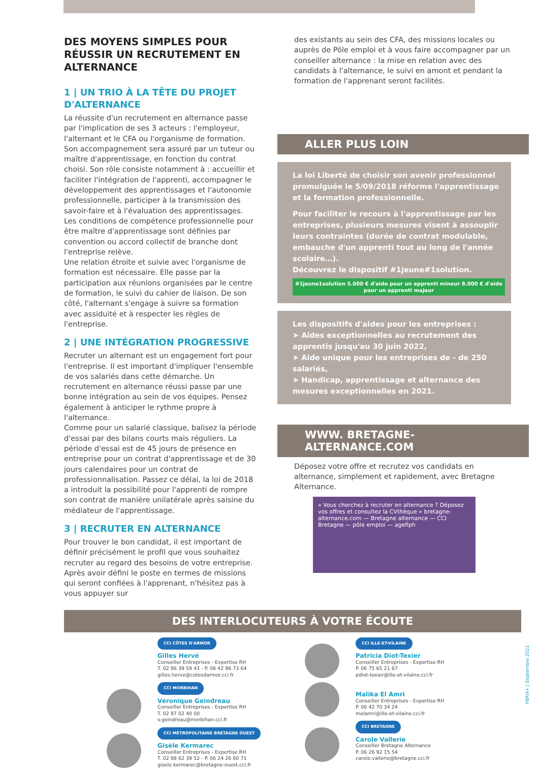DES MOYENS SIMPLES POUR RÉUSSIR UN RECRUTEMENT EN ALTERNANCE
1 | UN TRIO À LA TÊTE DU PROJET D'ALTERNANCE
La réussite d'un recrutement en alternance passe par l'implication de ses 3 acteurs : l'employeur, l'alternant et le CFA ou l'organisme de formation.
Son accompagnement sera assuré par un tuteur ou maître d'apprentissage, en fonction du contrat choisi. Son rôle consiste notamment à : accueillir et faciliter l'intégration de l'apprenti, accompagner le développement des apprentissages et l'autonomie professionnelle, participer à la transmission des savoir-faire et à l'évaluation des apprentissages. Les conditions de compétence professionnelle pour être maître d'apprentissage sont définies par convention ou accord collectif de branche dont l'entreprise relève.
Une relation étroite et suivie avec l'organisme de formation est nécessaire. Elle passe par la participation aux réunions organisées par le centre de formation, le suivi du cahier de liaison. De son côté, l'alternant s'engage à suivre sa formation avec assiduité et à respecter les règles de l'entreprise.
2 | UNE INTÉGRATION PROGRESSIVE
Recruter un alternant est un engagement fort pour l'entreprise. Il est important d'impliquer l'ensemble de vos salariés dans cette démarche. Un recrutement en alternance réussi passe par une bonne intégration au sein de vos équipes. Pensez également à anticiper le rythme propre à l'alternance.
Comme pour un salarié classique, balisez la période d'essai par des bilans courts mais réguliers. La période d'essai est de 45 jours de présence en entreprise pour un contrat d'apprentissage et de 30 jours calendaires pour un contrat de professionnalisation. Passez ce délai, la loi de 2018 a introduit la possibilité pour l'apprenti de rompre son contrat de manière unilatérale après saisine du médiateur de l'apprentissage.
3 | RECRUTER EN ALTERNANCE
Pour trouver le bon candidat, il est important de définir précisément le profil que vous souhaitez recruter au regard des besoins de votre entreprise. Après avoir défini le poste en termes de missions qui seront confiées à l'apprenant, n'hésitez pas à vous appuyer sur
des existants au sein des CFA, des missions locales ou auprès de Pôle emploi et à vous faire accompagner par un conseiller alternance : la mise en relation avec des candidats à l'alternance, le suivi en amont et pendant la formation de l'apprenant seront facilités.
ALLER PLUS LOIN
La loi Liberté de choisir son avenir professionnel promulguée le 5/09/2018 réforme l'apprentissage et la formation professionnelle.
Pour faciliter le recours à l'apprentissage par les entreprises, plusieurs mesures visent à assouplir leurs contraintes (durée de contrat modulable, embauche d'un apprenti tout au long de l'année scolaire…).
Découvrez le dispositif #1jeune#1solution.
#1jeune1solution 5.000 € d'aide pour un apprenti mineur 8.000 € d'aide pour un apprenti majeur
Les dispositifs d'aides pour les entreprises :
➤ Aides exceptionnelles au recrutement des apprentis jusqu'au 30 juin 2022,
➤ Aide unique pour les entreprises de - de 250 salariés,
➤ Handicap, apprentissage et alternance des mesures exceptionnelles en 2021.
WWW. BRETAGNE-ALTERNANCE.COM
Déposez votre offre et recrutez vos candidats en alternance, simplement et rapidement, avec Bretagne Alternance.
« Vous cherchez à recruter en alternance ? Déposez vos offres et consultez la CVthèque » bretagne-alternance.com — Bretagne alternance — CCI Bretagne — pôle emploi — agefiph
DES INTERLOCUTEURS À VOTRE ÉCOUTE
CCI CÔTES D'ARMOR
Gilles Hervé
Conseiller Entreprises - Expertise RH
T. 02 96 39 59 41 - P. 06 42 96 73 64
gilles.herve@cotesdarmor.cci.fr
CCI MORBIHAN
Véronique Geindreau
Conseiller Entreprises - Expertise RH
T. 02 97 02 40 00
v.geindreau@morbihan.cci.fr
CCI MÉTROPOLITAINE BRETAGNE OUEST
Gisèle Kermarec
Conseiller Entreprises - Expertise RH
T. 02 98 62 39 52 - P. 06 24 26 60 71
gisele.kermarec@bretagne-ouest.cci.fr
CCI ILLE-ET-VILAINE
Patricia Diot-Texier
Conseiller Entreprises - Expertise RH
P. 06 75 65 21 67
pdiot-texier@ille-et-vilaine.cci.fr
Malika El Amri
Conseiller Entreprises - Expertise RH
P. 06 42 70 34 24
melamri@ille-et-vilaine.cci.fr
CCI BRETAGNE
Carole Vallerie
Conseiller Bretagne Alternance
P. 06 26 92 15 54
carole.vallerie@bretagne.cci.fr
PBRH+ | Septembre 2021